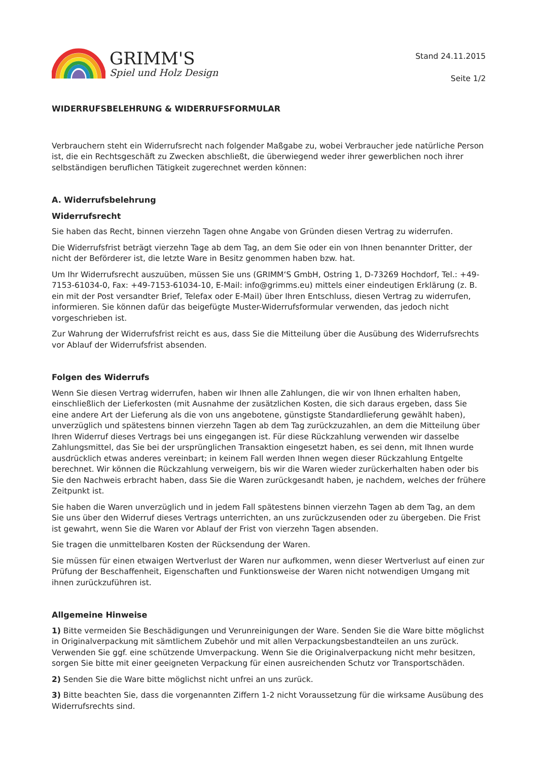GRIMM'S
Spiel und Holz Design
Stand 24.11.2015
Seite 1/2
WIDERRUFSBELEHRUNG & WIDERRUFSFORMULAR
Verbrauchern steht ein Widerrufsrecht nach folgender Maßgabe zu, wobei Verbraucher jede natürliche Person ist, die ein Rechtsgeschäft zu Zwecken abschließt, die überwiegend weder ihrer gewerblichen noch ihrer selbständigen beruflichen Tätigkeit zugerechnet werden können:
A. Widerrufsbelehrung
Widerrufsrecht
Sie haben das Recht, binnen vierzehn Tagen ohne Angabe von Gründen diesen Vertrag zu widerrufen.
Die Widerrufsfrist beträgt vierzehn Tage ab dem Tag, an dem Sie oder ein von Ihnen benannter Dritter, der nicht der Beförderer ist, die letzte Ware in Besitz genommen haben bzw. hat.
Um Ihr Widerrufsrecht auszuüben, müssen Sie uns (GRIMM‘S GmbH, Ostring 1, D-73269 Hochdorf, Tel.: +49-7153-61034-0, Fax: +49-7153-61034-10, E-Mail: info@grimms.eu) mittels einer eindeutigen Erklärung (z. B. ein mit der Post versandter Brief, Telefax oder E-Mail) über Ihren Entschluss, diesen Vertrag zu widerrufen, informieren. Sie können dafür das beigefügte Muster-Widerrufsformular verwenden, das jedoch nicht vorgeschrieben ist.
Zur Wahrung der Widerrufsfrist reicht es aus, dass Sie die Mitteilung über die Ausübung des Widerrufsrechts vor Ablauf der Widerrufsfrist absenden.
Folgen des Widerrufs
Wenn Sie diesen Vertrag widerrufen, haben wir Ihnen alle Zahlungen, die wir von Ihnen erhalten haben, einschließlich der Lieferkosten (mit Ausnahme der zusätzlichen Kosten, die sich daraus ergeben, dass Sie eine andere Art der Lieferung als die von uns angebotene, günstigste Standardlieferung gewählt haben), unverzüglich und spätestens binnen vierzehn Tagen ab dem Tag zurückzuzahlen, an dem die Mitteilung über Ihren Widerruf dieses Vertrags bei uns eingegangen ist. Für diese Rückzahlung verwenden wir dasselbe Zahlungsmittel, das Sie bei der ursprünglichen Transaktion eingesetzt haben, es sei denn, mit Ihnen wurde ausdrücklich etwas anderes vereinbart; in keinem Fall werden Ihnen wegen dieser Rückzahlung Entgelte berechnet. Wir können die Rückzahlung verweigern, bis wir die Waren wieder zurückerhalten haben oder bis Sie den Nachweis erbracht haben, dass Sie die Waren zurückgesandt haben, je nachdem, welches der frühere Zeitpunkt ist.
Sie haben die Waren unverzüglich und in jedem Fall spätestens binnen vierzehn Tagen ab dem Tag, an dem Sie uns über den Widerruf dieses Vertrags unterrichten, an uns zurückzusenden oder zu übergeben. Die Frist ist gewahrt, wenn Sie die Waren vor Ablauf der Frist von vierzehn Tagen absenden.
Sie tragen die unmittelbaren Kosten der Rücksendung der Waren.
Sie müssen für einen etwaigen Wertverlust der Waren nur aufkommen, wenn dieser Wertverlust auf einen zur Prüfung der Beschaffenheit, Eigenschaften und Funktionsweise der Waren nicht notwendigen Umgang mit ihnen zurückzuführen ist.
Allgemeine Hinweise
1) Bitte vermeiden Sie Beschädigungen und Verunreinigungen der Ware. Senden Sie die Ware bitte möglichst in Originalverpackung mit sämtlichem Zubehör und mit allen Verpackungsbestandteilen an uns zurück. Verwenden Sie ggf. eine schützende Umverpackung. Wenn Sie die Originalverpackung nicht mehr besitzen, sorgen Sie bitte mit einer geeigneten Verpackung für einen ausreichenden Schutz vor Transportschäden.
2) Senden Sie die Ware bitte möglichst nicht unfrei an uns zurück.
3) Bitte beachten Sie, dass die vorgenannten Ziffern 1-2 nicht Voraussetzung für die wirksame Ausübung des Widerrufsrechts sind.